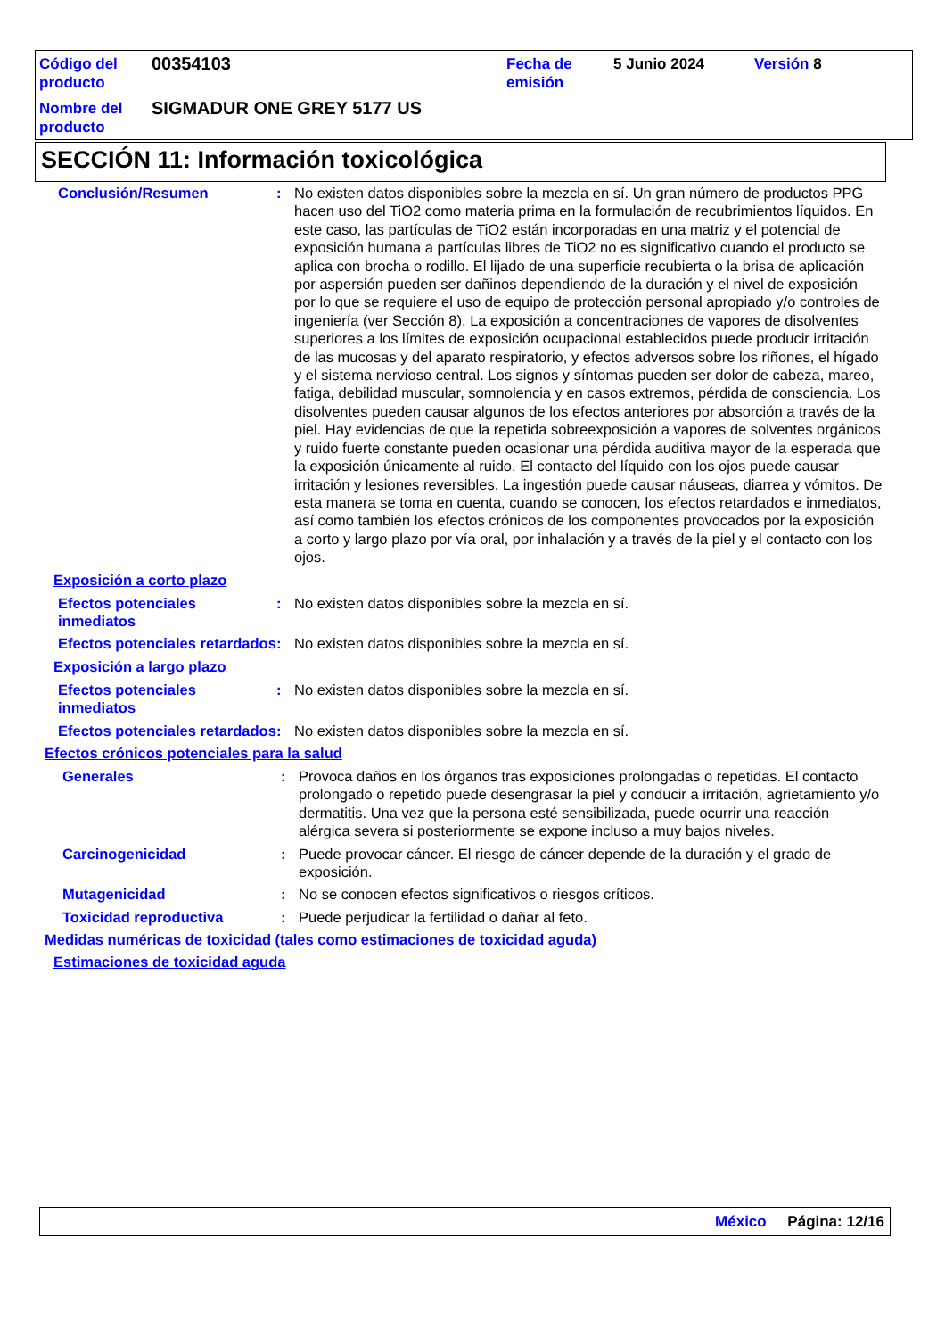| Código del producto | 00354103 | Fecha de emisión | 5 Junio 2024 | Versión 8 |
| Nombre del producto | SIGMADUR ONE GREY 5177 US | | | |
SECCIÓN 11: Información toxicológica
Conclusión/Resumen : No existen datos disponibles sobre la mezcla en sí. Un gran número de productos PPG hacen uso del TiO2 como materia prima en la formulación de recubrimientos líquidos. En este caso, las partículas de TiO2 están incorporadas en una matriz y el potencial de exposición humana a partículas libres de TiO2 no es significativo cuando el producto se aplica con brocha o rodillo. El lijado de una superficie recubierta o la brisa de aplicación por aspersión pueden ser dañinos dependiendo de la duración y el nivel de exposición por lo que se requiere el uso de equipo de protección personal apropiado y/o controles de ingeniería (ver Sección 8). La exposición a concentraciones de vapores de disolventes superiores a los límites de exposición ocupacional establecidos puede producir irritación de las mucosas y del aparato respiratorio, y efectos adversos sobre los riñones, el hígado y el sistema nervioso central. Los signos y síntomas pueden ser dolor de cabeza, mareo, fatiga, debilidad muscular, somnolencia y en casos extremos, pérdida de consciencia. Los disolventes pueden causar algunos de los efectos anteriores por absorción a través de la piel. Hay evidencias de que la repetida sobreexposición a vapores de solventes orgánicos y ruido fuerte constante pueden ocasionar una pérdida auditiva mayor de la esperada que la exposición únicamente al ruido. El contacto del líquido con los ojos puede causar irritación y lesiones reversibles. La ingestión puede causar náuseas, diarrea y vómitos. De esta manera se toma en cuenta, cuando se conocen, los efectos retardados e inmediatos, así como también los efectos crónicos de los componentes provocados por la exposición a corto y largo plazo por vía oral, por inhalación y a través de la piel y el contacto con los ojos.
Exposición a corto plazo
Efectos potenciales inmediatos
: No existen datos disponibles sobre la mezcla en sí.
Efectos potenciales retardados
: No existen datos disponibles sobre la mezcla en sí.
Exposición a largo plazo
Efectos potenciales inmediatos
: No existen datos disponibles sobre la mezcla en sí.
Efectos potenciales retardados
: No existen datos disponibles sobre la mezcla en sí.
Efectos crónicos potenciales para la salud
Generales : Provoca daños en los órganos tras exposiciones prolongadas o repetidas. El contacto prolongado o repetido puede desengrasar la piel y conducir a irritación, agrietamiento y/o dermatitis. Una vez que la persona esté sensibilizada, puede ocurrir una reacción alérgica severa si posteriormente se expone incluso a muy bajos niveles.
Carcinogenicidad : Puede provocar cáncer. El riesgo de cáncer depende de la duración y el grado de exposición.
Mutagenicidad : No se conocen efectos significativos o riesgos críticos.
Toxicidad reproductiva : Puede perjudicar la fertilidad o dañar al feto.
Medidas numéricas de toxicidad (tales como estimaciones de toxicidad aguda)
Estimaciones de toxicidad aguda
México Página: 12/16